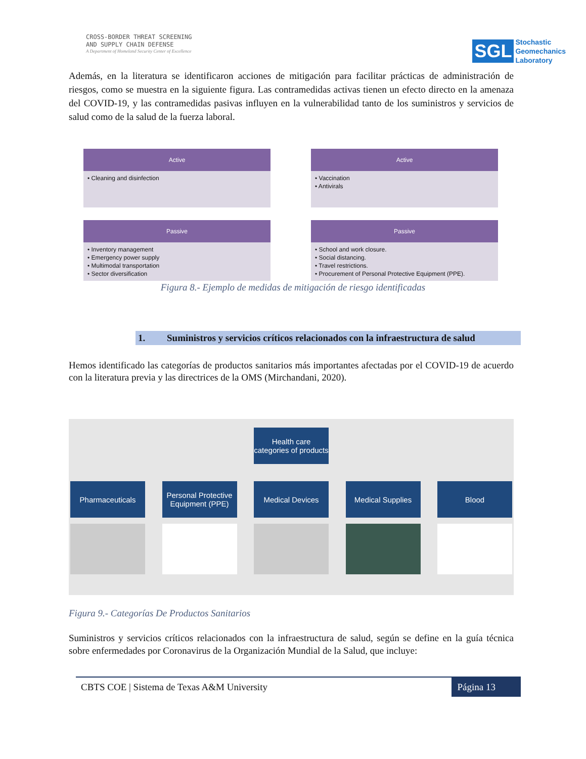CROSS-BORDER THREAT SCREENING
AND SUPPLY CHAIN DEFENSE
A Department of Homeland Security Center of Excellence
SGL Stochastic
Geomechanics
Laboratory
Además, en la literatura se identificaron acciones de mitigación para facilitar prácticas de administración de riesgos, como se muestra en la siguiente figura. Las contramedidas activas tienen un efecto directo en la amenaza del COVID-19, y las contramedidas pasivas influyen en la vulnerabilidad tanto de los suministros y servicios de salud como de la salud de la fuerza laboral.
Active
• Cleaning and disinfection
Active
• Vaccination
• Antivirals
Passive
• Inventory management
• Emergency power supply
• Multimodal transportation
• Sector diversification
Passive
• School and work closure.
• Social distancing.
• Travel restrictions.
• Procurement of Personal Protective Equipment (PPE).
Figura 8.- Ejemplo de medidas de mitigación de riesgo identificadas
1. Suministros y servicios críticos relacionados con la infraestructura de salud
Hemos identificado las categorías de productos sanitarios más importantes afectadas por el COVID-19 de acuerdo con la literatura previa y las directrices de la OMS (Mirchandani, 2020).
Health care categories of products
Pharmaceuticals Personal Protective Equipment (PPE)
Medical Devices Medical Supplies Blood
Figura 9.- Categorías De Productos Sanitarios
Suministros y servicios críticos relacionados con la infraestructura de salud, según se define en la guía técnica sobre enfermedades por Coronavirus de la Organización Mundial de la Salud, que incluye:
CBTS COE | Sistema de Texas A&M University Página 13